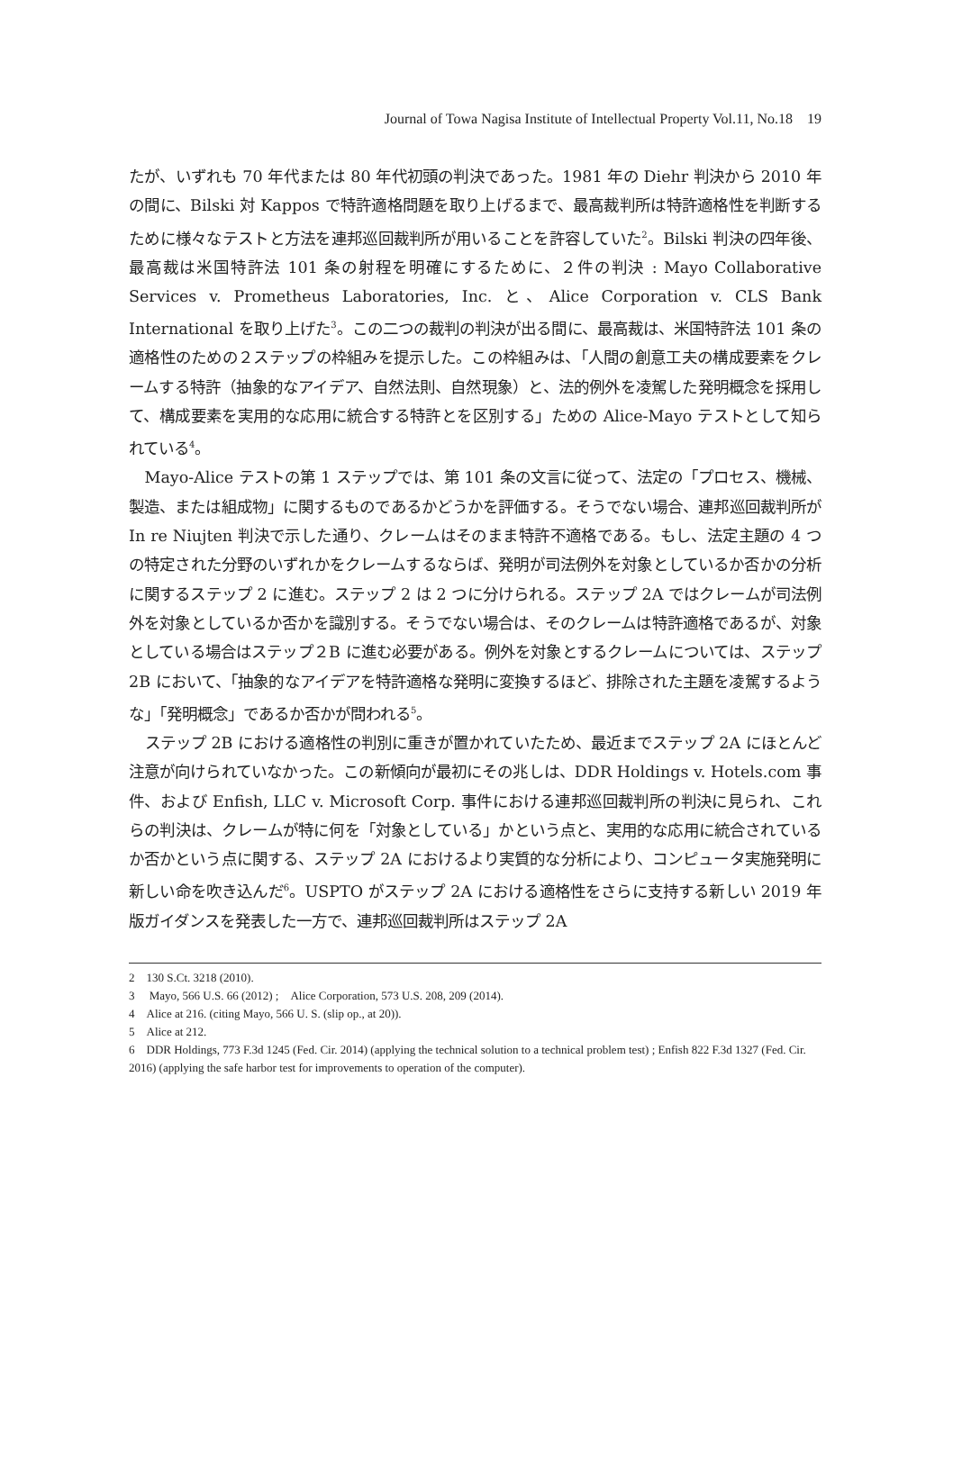Journal of Towa Nagisa Institute of Intellectual Property Vol.11, No.18　19
たが、いずれも 70 年代または 80 年代初頭の判決であった。1981 年の Diehr 判決から 2010 年の間に、Bilski 対 Kappos で特許適格問題を取り上げるまで、最高裁判所は特許適格性を判断するために様々なテストと方法を連邦巡回裁判所が用いることを許容していた<sup>2</sup>。Bilski 判決の四年後、最高裁は米国特許法 101 条の射程を明確にするために、２件の判決 : Mayo Collaborative Services v. Prometheus Laboratories, Inc. と、Alice Corporation v. CLS Bank International を取り上げた<sup>3</sup>。この二つの裁判の判決が出る間に、最高裁は、米国特許法 101 条の適格性のための２ステップの枠組みを提示した。この枠組みは、「人間の創意工夫の構成要素をクレームする特許（抽象的なアイデア、自然法則、自然現象）と、法的例外を凌駕した発明概念を採用して、構成要素を実用的な応用に統合する特許とを区別する」ための Alice-Mayo テストとして知られている<sup>4</sup>。
Mayo-Alice テストの第 1 ステップでは、第 101 条の文言に従って、法定の「プロセス、機械、製造、または組成物」に関するものであるかどうかを評価する。そうでない場合、連邦巡回裁判所が In re Niujten 判決で示した通り、クレームはそのまま特許不適格である。もし、法定主題の 4 つの特定された分野のいずれかをクレームするならば、発明が司法例外を対象としているか否かの分析に関するステップ 2 に進む。ステップ 2 は 2 つに分けられる。ステップ 2A ではクレームが司法例外を対象としているか否かを識別する。そうでない場合は、そのクレームは特許適格であるが、対象としている場合はステップ２B に進む必要がある。例外を対象とするクレームについては、ステップ 2B において、「抽象的なアイデアを特許適格な発明に変換するほど、排除された主題を凌駕するような」「発明概念」であるか否かが問われる<sup>5</sup>。
ステップ 2B における適格性の判別に重きが置かれていたため、最近までステップ 2A にほとんど注意が向けられていなかった。この新傾向が最初にその兆しは、DDR Holdings v. Hotels.com 事件、および Enfish, LLC v. Microsoft Corp. 事件における連邦巡回裁判所の判決に見られ、これらの判決は、クレームが特に何を「対象としている」かという点と、実用的な応用に統合されているか否かという点に関する、ステップ 2A におけるより実質的な分析により、コンピュータ実施発明に新しい命を吹き込んだ<sup>6</sup>。USPTO がステップ 2A における適格性をさらに支持する新しい 2019 年版ガイダンスを発表した一方で、連邦巡回裁判所はステップ 2A
2　130 S.Ct. 3218 (2010).
3　 Mayo, 566 U.S. 66 (2012) ;　Alice Corporation, 573 U.S. 208, 209 (2014).
4　Alice at 216. (citing Mayo, 566 U. S. (slip op., at 20)).
5　Alice at 212.
6　DDR Holdings, 773 F.3d 1245 (Fed. Cir. 2014) (applying the technical solution to a technical problem test) ; Enfish 822 F.3d 1327 (Fed. Cir. 2016) (applying the safe harbor test for improvements to operation of the computer).